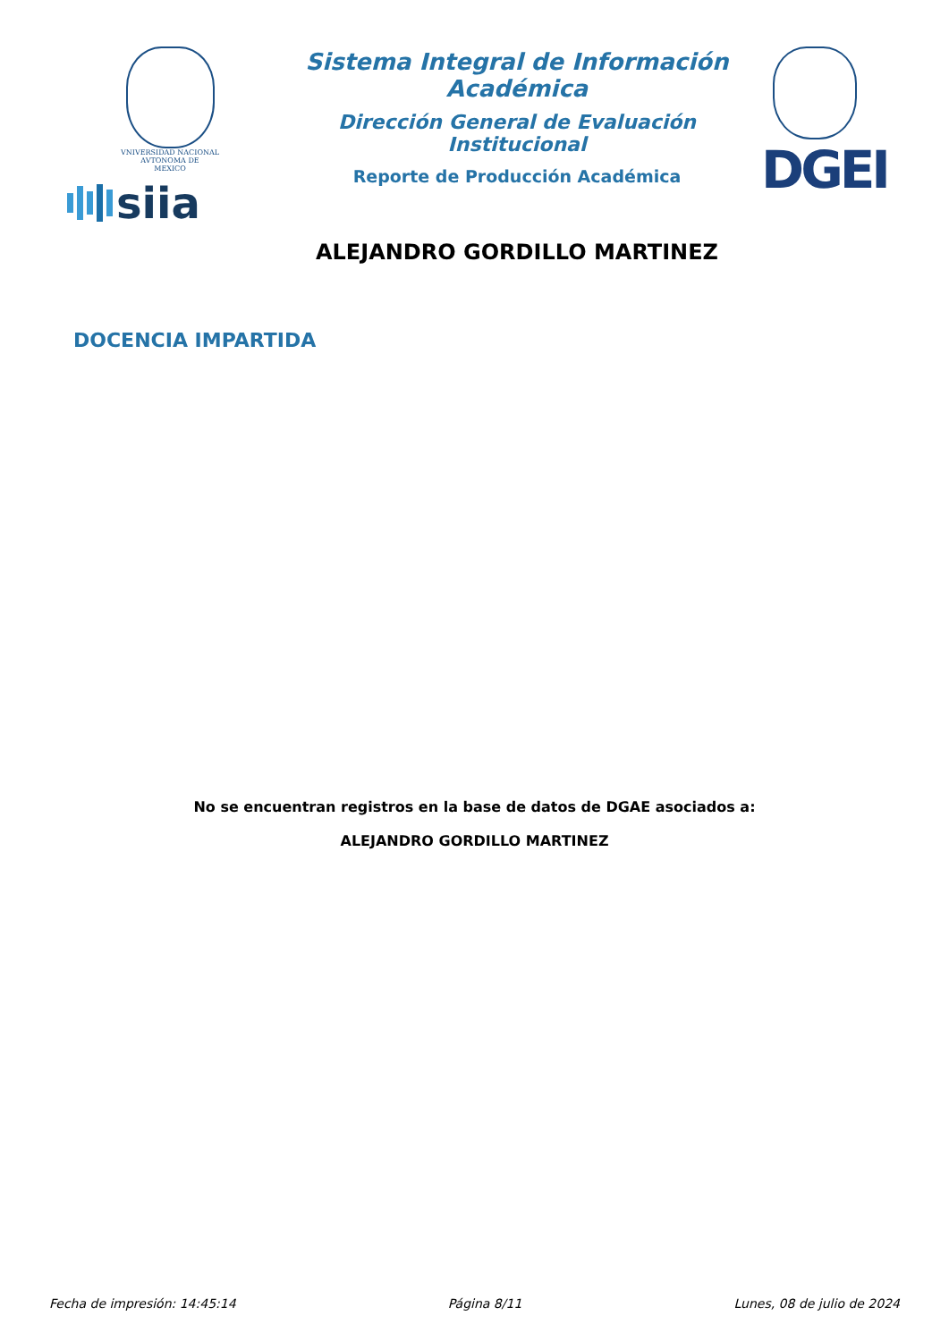VNIVERSIDAD NACIONAL
AVTONOMA DE
MEXICO
siia
Sistema Integral de Información Académica
Dirección General de Evaluación Institucional
Reporte de Producción Académica
ALEJANDRO GORDILLO MARTINEZ
DGEI
DOCENCIA IMPARTIDA
No se encuentran registros en la base de datos de DGAE asociados a:
ALEJANDRO GORDILLO MARTINEZ
Fecha de impresión: 14:45:14 Página 8/11 Lunes, 08 de julio de 2024